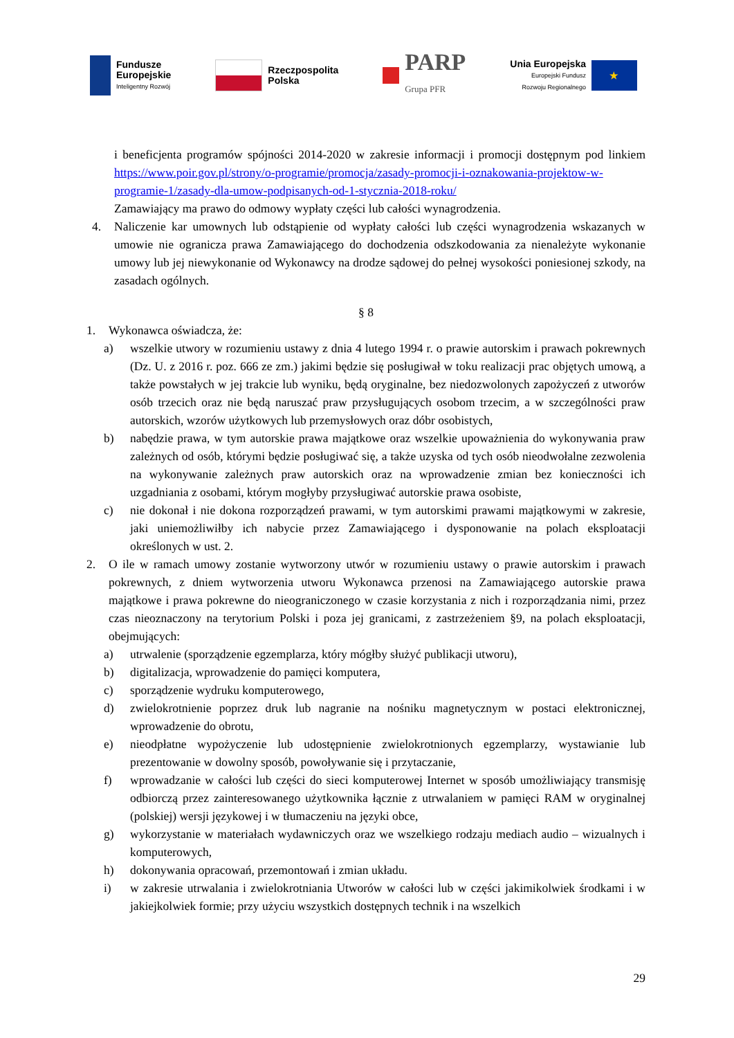Fundusze
Europejskie
Inteligentny Rozwój
Rzeczpospolita
Polska
PARP
Grupa PFR
Unia Europejska
Europejski Fundusz
Rozwoju Regionalnego
★
i beneficjenta programów spójności 2014-2020 w zakresie informacji i promocji dostępnym pod linkiem https://www.poir.gov.pl/strony/o-programie/promocja/zasady-promocji-i-oznakowania-projektow-w-programie-1/zasady-dla-umow-podpisanych-od-1-stycznia-2018-roku/
Zamawiający ma prawo do odmowy wypłaty części lub całości wynagrodzenia.
4. Naliczenie kar umownych lub odstąpienie od wypłaty całości lub części wynagrodzenia wskazanych w umowie nie ogranicza prawa Zamawiającego do dochodzenia odszkodowania za nienależyte wykonanie umowy lub jej niewykonanie od Wykonawcy na drodze sądowej do pełnej wysokości poniesionej szkody, na zasadach ogólnych.
§ 8
1. Wykonawca oświadcza, że:
a) wszelkie utwory w rozumieniu ustawy z dnia 4 lutego 1994 r. o prawie autorskim i prawach pokrewnych (Dz. U. z 2016 r. poz. 666 ze zm.) jakimi będzie się posługiwał w toku realizacji prac objętych umową, a także powstałych w jej trakcie lub wyniku, będą oryginalne, bez niedozwolonych zapożyczeń z utworów osób trzecich oraz nie będą naruszać praw przysługujących osobom trzecim, a w szczególności praw autorskich, wzorów użytkowych lub przemysłowych oraz dóbr osobistych,
b) nabędzie prawa, w tym autorskie prawa majątkowe oraz wszelkie upoważnienia do wykonywania praw zależnych od osób, którymi będzie posługiwać się, a także uzyska od tych osób nieodwołalne zezwolenia na wykonywanie zależnych praw autorskich oraz na wprowadzenie zmian bez konieczności ich uzgadniania z osobami, którym mogłyby przysługiwać autorskie prawa osobiste,
c) nie dokonał i nie dokona rozporządzeń prawami, w tym autorskimi prawami majątkowymi w zakresie, jaki uniemożliwiłby ich nabycie przez Zamawiającego i dysponowanie na polach eksploatacji określonych w ust. 2.
2. O ile w ramach umowy zostanie wytworzony utwór w rozumieniu ustawy o prawie autorskim i prawach pokrewnych, z dniem wytworzenia utworu Wykonawca przenosi na Zamawiającego autorskie prawa majątkowe i prawa pokrewne do nieograniczonego w czasie korzystania z nich i rozporządzania nimi, przez czas nieoznaczony na terytorium Polski i poza jej granicami, z zastrzeżeniem §9, na polach eksploatacji, obejmujących:
a) utrwalenie (sporządzenie egzemplarza, który mógłby służyć publikacji utworu),
b) digitalizacja, wprowadzenie do pamięci komputera,
c) sporządzenie wydruku komputerowego,
d) zwielokrotnienie poprzez druk lub nagranie na nośniku magnetycznym w postaci elektronicznej, wprowadzenie do obrotu,
e) nieodpłatne wypożyczenie lub udostępnienie zwielokrotnionych egzemplarzy, wystawianie lub prezentowanie w dowolny sposób, powoływanie się i przytaczanie,
f) wprowadzanie w całości lub części do sieci komputerowej Internet w sposób umożliwiający transmisję odbiorczą przez zainteresowanego użytkownika łącznie z utrwalaniem w pamięci RAM w oryginalnej (polskiej) wersji językowej i w tłumaczeniu na języki obce,
g) wykorzystanie w materiałach wydawniczych oraz we wszelkiego rodzaju mediach audio – wizualnych i komputerowych,
h) dokonywania opracowań, przemontowań i zmian układu.
i) w zakresie utrwalania i zwielokrotniania Utworów w całości lub w części jakimikolwiek środkami i w jakiejkolwiek formie; przy użyciu wszystkich dostępnych technik i na wszelkich
29